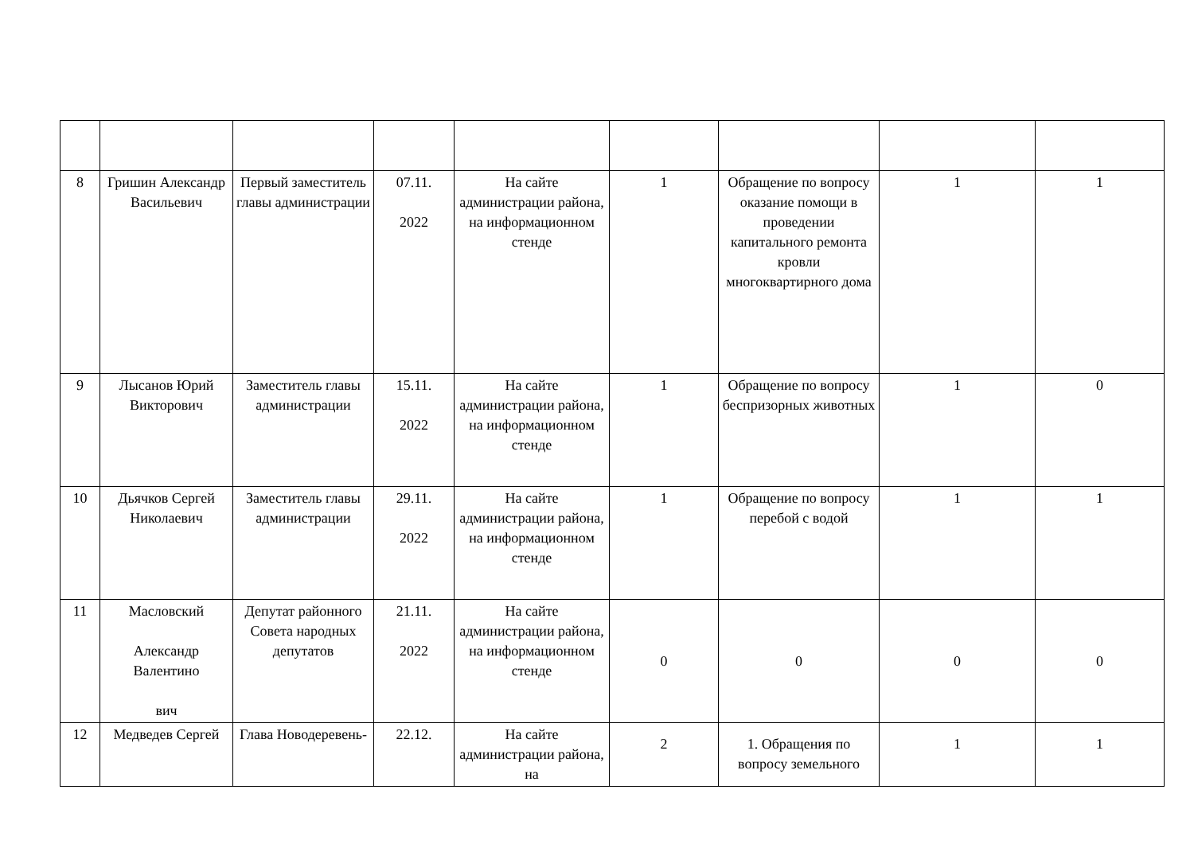| 8 | Гришин Александр Васильевич | Первый заместитель главы администрации | 07.11. 2022 | На сайте администрации района, на информационном стенде | 1 | Обращение по вопросу оказание помощи в проведении капитального ремонта кровли многоквартирного дома | 1 | 1 |
| 9 | Лысанов Юрий Викторович | Заместитель главы администрации | 15.11. 2022 | На сайте администрации района, на информационном стенде | 1 | Обращение по вопросу беспризорных животных | 1 | 0 |
| 10 | Дьячков Сергей Николаевич | Заместитель главы администрации | 29.11. 2022 | На сайте администрации района, на информационном стенде | 1 | Обращение по вопросу перебой с водой | 1 | 1 |
| 11 | Масловский Александр Валентино вич | Депутат районного Совета народных депутатов | 21.11. 2022 | На сайте администрации района, на информационном стенде | 0 | 0 | 0 | 0 |
| 12 | Медведев Сергей | Глава Новодеревень- | 22.12. | На сайте администрации района, на | 2 | 1. Обращения по вопросу земельного | 1 | 1 |